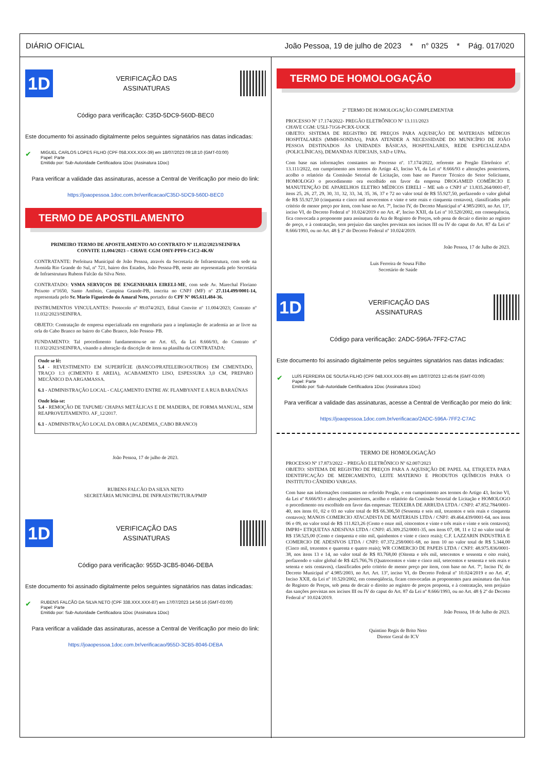DIÁRIO OFICIAL João Pessoa, 19 de julho de 2023 * n° 0325 * Pág. 017/020
1D
VERIFICAÇÃO DAS
ASSINATURAS
Código para verificação: C35D-5DC9-560D-BEC0
Este documento foi assinado digitalmente pelos seguintes signatários nas datas indicadas:
✔ MIGUEL CARLOS LOPES FILHO (CPF 058.XXX.XXX-39) em 18/07/2023 09:18:10 (GMT-03:00)
Papel: Parte
Emitido por: Sub-Autoridade Certificadora 1Doc (Assinatura 1Doc)
Para verificar a validade das assinaturas, acesse a Central de Verificação por meio do link:
https://joaopessoa.1doc.com.br/verificacao/C35D-5DC9-560D-BEC0
TERMO DE APOSTILAMENTO
PRIMEIRO TERMO DE APOSTILAMENTO AO CONTRATO Nº 11.032/2023/SEINFRA
CONVITE 11.004/2023 – CHAVE CGM O9IY-PPF0-C1C2-4KAV
CONTRATANTE: Prefeitura Municipal de João Pessoa, através da Secretaria de Infraestrutura, com sede na Avenida Rio Grande do Sul, nº 721, bairro dos Estados, João Pessoa-PB, neste ato representada pelo Secretária de Infraestrutura Rubens Falcão da Silva Neto.
CONTRATADO: VSMA SERVIÇOS DE ENGENHARIA EIRELI-ME, com sede Av. Marechal Floriano Peixoto nº1650, Santo Antônio, Campina Grande-PB, inscrita no CNPJ (MF) nº 27.114.499/0001-14, representada pelo Sr. Mario Figueiredo do Amaral Neto, portador do CPF Nº 065.611.484-36.
INSTRUMENTOS VINCULANTES: Protocolo nº 89.074/2023, Edital Convite nº 11.004/2023; Contrato nº 11.032/2023/SEINFRA.
OBJETO: Contratação de empresa especializada em engenharia para a implantação de academia ao ar livre na orla do Cabo Branco no bairro do Cabo Branco, João Pessoa- PB.
FUNDAMENTO: Tal procedimento fundamentou-se no Art. 65, da Lei 8.666/93, do Contrato nº 11.032/2023/SEINFRA, visando a alteração da discrição de itens na planilha da CONTRATADA:
Onde se lê:
5.4 - REVESTIMENTO EM SUPERFÍCIE (BANCO/PRATELEIRO/OUTROS) EM CIMENTADO, TRAÇO 1:3 (CIMENTO E AREIA), ACABAMENTO LISO, ESPESSURA 3,0 CM, PREPARO MECÂNICO DA ARGAMASSA.
6.1 - ADMINISTRAÇÃO LOCAL - CALÇAMENTO ENTRE AV. FLAMBYANT E A RUA BARAÚNAS
Onde leia-se:
5.4 - REMOÇÃO DE TAPUME/ CHAPAS METÁLICAS E DE MADEIRA, DE FORMA MANUAL, SEM REAPROVEITAMENTO. AF_12/2017.
6.1 - ADMINISTRAÇÃO LOCAL DA OBRA (ACADEMIA_CABO BRANCO)
João Pessoa, 17 de julho de 2023.
RUBENS FALCÃO DA SILVA NETO
SECRETÁRIA MUNICIPAL DE INFRAESTRUTURA/PMJP
1D
VERIFICAÇÃO DAS
ASSINATURAS
Código para verificação: 955D-3CB5-8046-DEBA
Este documento foi assinado digitalmente pelos seguintes signatários nas datas indicadas:
✔ RUBENS FALCÃO DA SILVA NETO (CPF 338.XXX.XXX-87) em 17/07/2023 14:56:16 (GMT-03:00)
Papel: Parte
Emitido por: Sub-Autoridade Certificadora 1Doc (Assinatura 1Doc)
Para verificar a validade das assinaturas, acesse a Central de Verificação por meio do link:
https://joaopessoa.1doc.com.br/verificacao/955D-3CB5-8046-DEBA
TERMO DE HOMOLOGAÇÃO
2º TERMO DE HOMOLOGAÇÃO COMPLEMENTAR
PROCESSO Nº 17.174/2022- PREGÃO ELETRÔNICO Nº 13.111/2023
CHAVE CGM: U5LI-71G6-PCRX-UOCK
OBJETO: SISTEMA DE REGISTRO DE PREÇOS PARA AQUISIÇÃO DE MATERIAIS MÉDICOS HOSPITALARES (MMH-SONDAS), PARA ATENDER A NECESSIDADE DO MUNICÍPIO DE JOÃO PESSOA DESTINADOS ÀS UNIDADES BÁSICAS, HOSPITALARES, REDE ESPECIALIZADA (POLICLÍNICAS), DEMANDAS JUDICIAIS, SAD e UPAs.
Com base nas informações constantes no Processo nº. 17.174/2022, referente ao Pregão Eletrônico nº. 13.111/2022, em cumprimento aos termos do Artigo 43, Inciso VI, da Lei nº 8.666/93 e alterações posteriores, acolho o relatório da Comissão Setorial de Licitação, com base no Parecer Técnico do Setor Solicitante, HOMOLOGO o procedimento ora escolhido em favor da empresa DROGAMED COMÉRCIO E MANUTENÇÃO DE APARELHOS ELETRO MÉDICOS EIRELI – ME sob o CNPJ nº 13.835.264/0001-07, itens 25, 26, 27, 29, 30, 31, 32, 33, 34, 35, 36, 37 e 72 no valor total de R$ 55.927,50, perfazendo o valor global de R$ 55.927,50 (cinquenta e cinco mil novecentos e vinte e sete reais e cinquenta centavos), classificados pelo critério de menor preço por item, com base no Art. 7º, Inciso IV, do Decreto Municipal nº 4.985/2003, no Art. 13º, inciso VI, do Decreto Federal nº 10.024/2019 e no Art. 4º, Inciso XXII, da Lei nº 10.520/2002, em consequência, fica convocada a proponente para assinatura da Ata de Registro de Preços, sob pena de decair o direito ao registro de preço, e à contratação, sem prejuízo das sanções previstas nos incisos III ou IV do caput do Art. 87 da Lei nº 8.666/1993, ou no Art. 48 § 2º do Decreto Federal nº 10.024/2019.
João Pessoa, 17 de Julho de 2023.
Luis Ferreira de Sousa Filho
Secretário de Saúde
1D
VERIFICAÇÃO DAS
ASSINATURAS
Código para verificação: 2ADC-596A-7FF2-C7AC
Este documento foi assinado digitalmente pelos seguintes signatários nas datas indicadas:
✔ LUÍS FERREIRA DE SOUSA FILHO (CPF 048.XXX.XXX-89) em 18/07/2023 12:45:04 (GMT-03:00)
Papel: Parte
Emitido por: Sub-Autoridade Certificadora 1Doc (Assinatura 1Doc)
Para verificar a validade das assinaturas, acesse a Central de Verificação por meio do link:
https://joaopessoa.1doc.com.br/verificacao/2ADC-596A-7FF2-C7AC
TERMO DE HOMOLOGAÇÃO
PROCESSO Nº 17.873/2022 – PREGÃO ELETRÔNICO Nº 62.007/2023
OBJETO: SISTEMA DE REGISTRO DE PREÇOS PARA A AQUISIÇÃO DE PAPEL A4, ETIQUETA PARA IDENTIFICAÇÃO DE MEDICAMENTO, LEITE MATERNO E PRODUTOS QUÍMICOS PARA O INSTITUTO CÂNDIDO VARGAS.
Com base nas informações constantes no referido Pregão, e em cumprimento aos termos do Artigo 43, Inciso VI, da Lei nº 8.666/93 e alterações posteriores, acolho o relatório da Comissão Setorial de Licitação e HOMOLOGO o procedimento ora escolhido em favor das empresas: TEIXEIRA DE ARRUDA LTDA / CNPJ: 47.852.784/0001-40, nos itens 01, 02 e 03 no valor total de R$ 66.306,50 (Sessenta e seis mil, trezentos e seis reais e cinquenta centavos); MANOS COMERCIO ATACADISTA DE MATERIAIS LTDA / CNPJ: 49.464.439/0001-64, nos itens 06 e 09, no valor total de R$ 111.823,26 (Cento e onze mil, oitocentos e vinte e três reais e vinte e seis centavos); IMPRI+ ETIQUETAS ADESIVAS LTDA / CNPJ: 45.309.252/0001-35, nos itens 07, 08, 11 e 12 no valor total de R$ 158.525,00 (Cento e cinquenta e oito mil, quinhentos e vinte e cinco reais); C.F. LAZZARIN INDUSTRIA E COMERCIO DE ADESIVOS LTDA / CNPJ: 07.372.258/0001-68, no item 10 no valor total de R$ 5.344,00 (Cinco mil, trezentos e quarenta e quatro reais); WR COMERCIO DE PAPEIS LTDA / CNPJ: 48.975.836/0001-38, nos itens 13 e 14, no valor total de R$ 83.768,00 (Oitenta e três mil, setecentos e sessenta e oito reais), perfazendo o valor global de R$ 425.766,76 (Quatrocentos e vinte e cinco mil, setecentos e sessenta e seis reais e setenta e seis centavos), classificados pelo critério de menor preço por item, com base no Art. 7º, Inciso IV, do Decreto Municipal nº 4.985/2003, no Art. Art. 13º, inciso VI, do Decreto Federal nº 10.024/2019 e no Art. 4º, Inciso XXII, da Lei nº 10.520/2002, em conseqüência, ficam convocadas as proponentes para assinatura das Atas de Registro de Preços, sob pena de decair o direito ao registro de preços proposta, e à contratação, sem prejuízo das sanções previstas nos incisos III ou IV do caput do Art. 87 da Lei nº 8.666/1993, ou no Art. 48 § 2º do Decreto Federal nº 10.024/2019.
João Pessoa, 18 de Julho de 2023.
Quintino Regis de Brito Neto
Diretor Geral do ICV